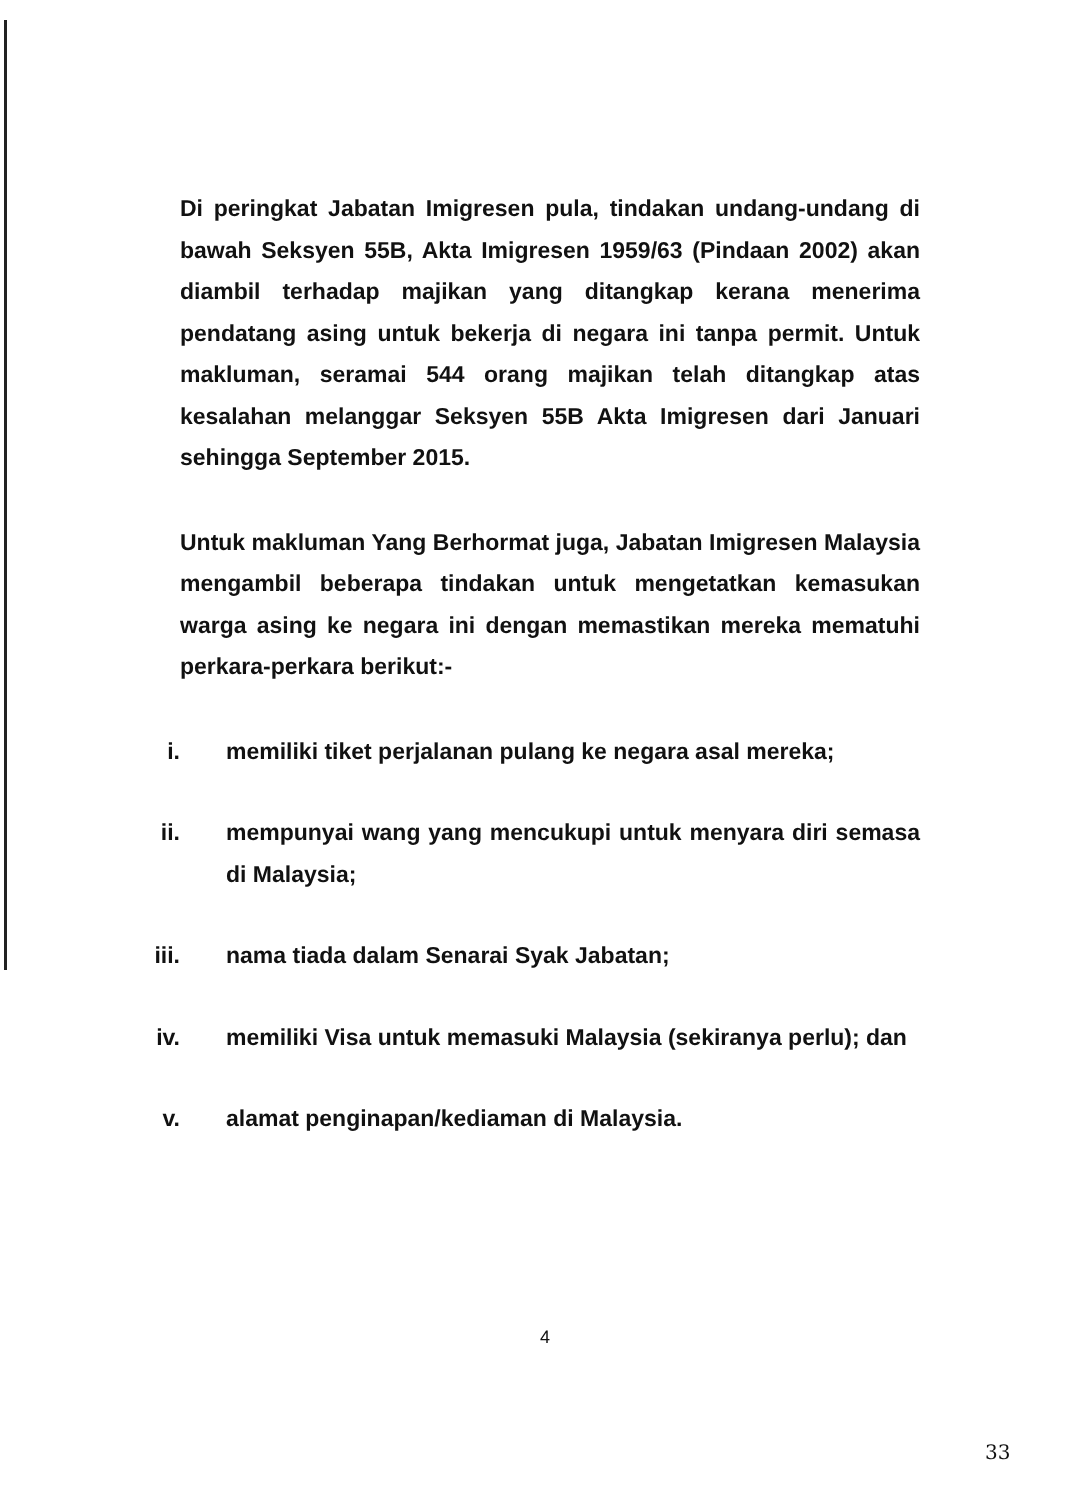Di peringkat Jabatan Imigresen pula, tindakan undang-undang di bawah Seksyen 55B, Akta Imigresen 1959/63 (Pindaan 2002) akan diambil terhadap majikan yang ditangkap kerana menerima pendatang asing untuk bekerja di negara ini tanpa permit. Untuk makluman, seramai 544 orang majikan telah ditangkap atas kesalahan melanggar Seksyen 55B Akta Imigresen dari Januari sehingga September 2015.
Untuk makluman Yang Berhormat juga, Jabatan Imigresen Malaysia mengambil beberapa tindakan untuk mengetatkan kemasukan warga asing ke negara ini dengan memastikan mereka mematuhi perkara-perkara berikut:-
i. memiliki tiket perjalanan pulang ke negara asal mereka;
ii. mempunyai wang yang mencukupi untuk menyara diri semasa di Malaysia;
iii. nama tiada dalam Senarai Syak Jabatan;
iv. memiliki Visa untuk memasuki Malaysia (sekiranya perlu); dan
v. alamat penginapan/kediaman di Malaysia.
4
33